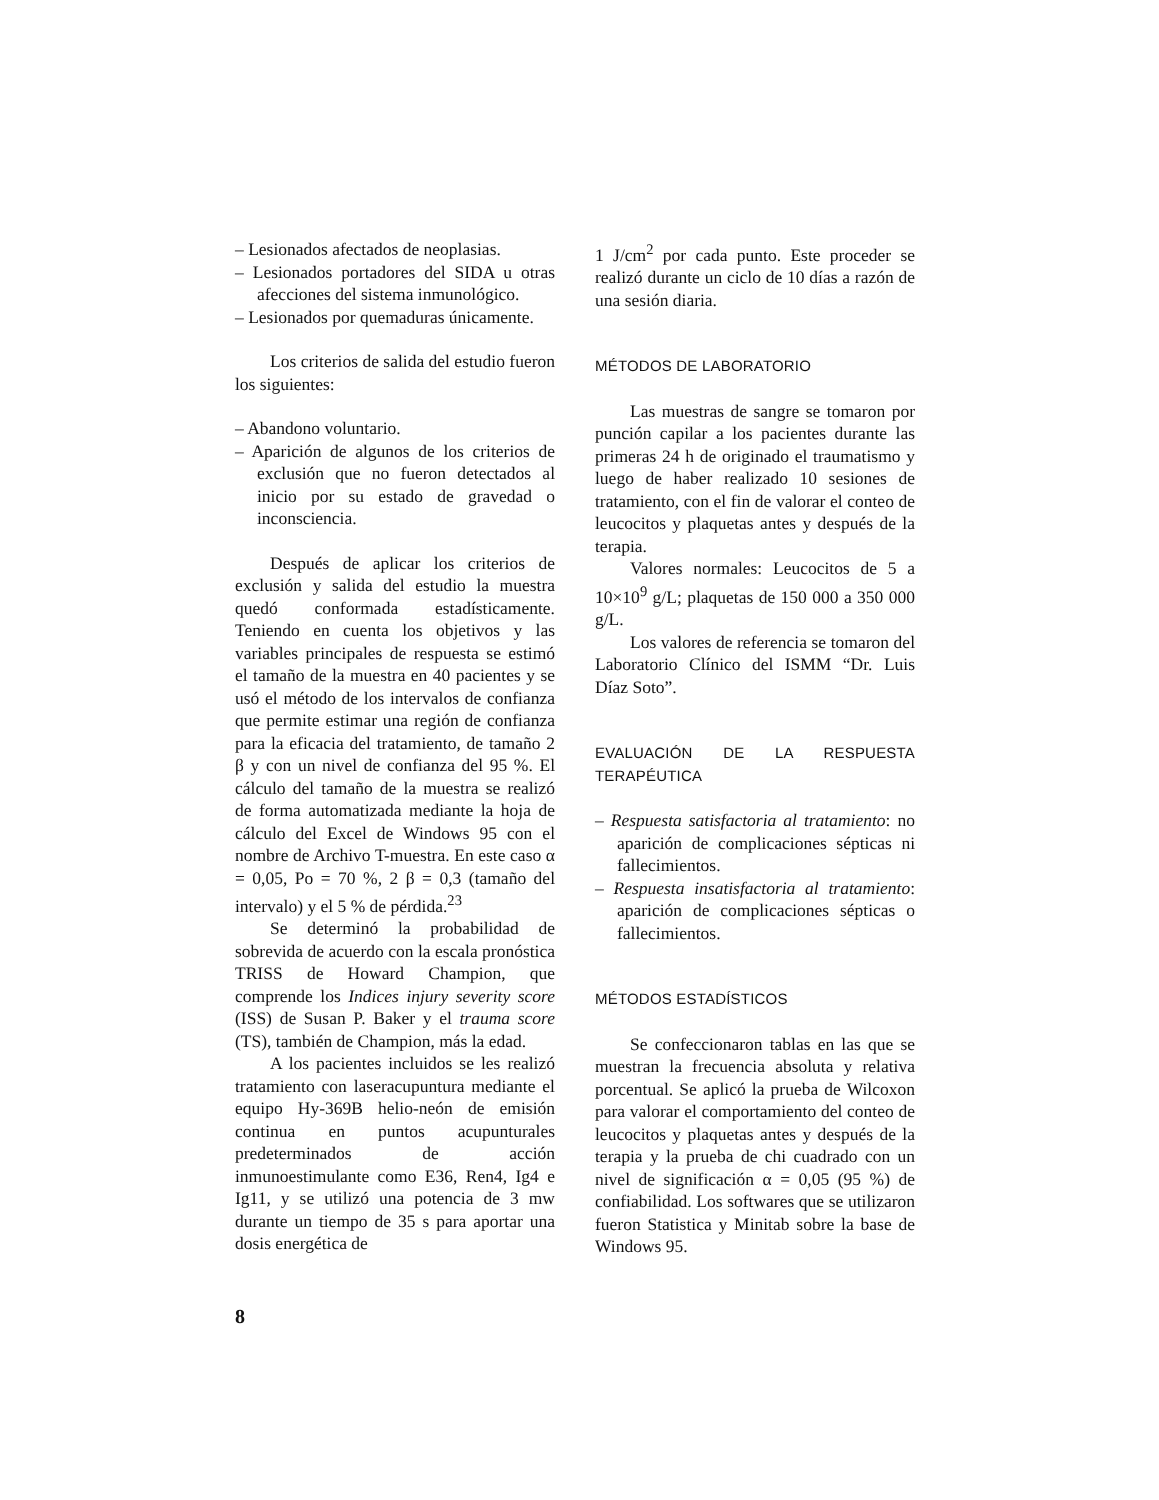– Lesionados afectados de neoplasias.
– Lesionados portadores del SIDA u otras afecciones del sistema inmunológico.
– Lesionados por quemaduras únicamente.
Los criterios de salida del estudio fueron los siguientes:
– Abandono voluntario.
– Aparición de algunos de los criterios de exclusión que no fueron detectados al inicio por su estado de gravedad o inconsciencia.
Después de aplicar los criterios de exclusión y salida del estudio la muestra quedó conformada estadísticamente. Teniendo en cuenta los objetivos y las variables principales de respuesta se estimó el tamaño de la muestra en 40 pacientes y se usó el método de los intervalos de confianza que permite estimar una región de confianza para la eficacia del tratamiento, de tamaño 2 β y con un nivel de confianza del 95 %. El cálculo del tamaño de la muestra se realizó de forma automatizada mediante la hoja de cálculo del Excel de Windows 95 con el nombre de Archivo T-muestra. En este caso α = 0,05, Po = 70 %, 2 β = 0,3 (tamaño del intervalo) y el 5 % de pérdida.<sup>23</sup>
Se determinó la probabilidad de sobrevida de acuerdo con la escala pronóstica TRISS de Howard Champion, que comprende los Indices injury severity score (ISS) de Susan P. Baker y el trauma score (TS), también de Champion, más la edad.
A los pacientes incluidos se les realizó tratamiento con laseracupuntura mediante el equipo Hy-369B helio-neón de emisión continua en puntos acupunturales predeterminados de acción inmunoestimulante como E36, Ren4, Ig4 e Ig11, y se utilizó una potencia de 3 mw durante un tiempo de 35 s para aportar una dosis energética de
1 J/cm<sup>2</sup> por cada punto. Este proceder se realizó durante un ciclo de 10 días a razón de una sesión diaria.
MÉTODOS DE LABORATORIO
Las muestras de sangre se tomaron por punción capilar a los pacientes durante las primeras 24 h de originado el traumatismo y luego de haber realizado 10 sesiones de tratamiento, con el fin de valorar el conteo de leucocitos y plaquetas antes y después de la terapia.
Valores normales: Leucocitos de 5 a 10×10<sup>9</sup> g/L; plaquetas de 150 000 a 350 000 g/L.
Los valores de referencia se tomaron del Laboratorio Clínico del ISMM “Dr. Luis Díaz Soto”.
EVALUACIÓN DE LA RESPUESTA TERAPÉUTICA
– Respuesta satisfactoria al tratamiento: no aparición de complicaciones sépticas ni fallecimientos.
– Respuesta insatisfactoria al tratamiento: aparición de complicaciones sépticas o fallecimientos.
MÉTODOS ESTADÍSTICOS
Se confeccionaron tablas en las que se muestran la frecuencia absoluta y relativa porcentual. Se aplicó la prueba de Wilcoxon para valorar el comportamiento del conteo de leucocitos y plaquetas antes y después de la terapia y la prueba de chi cuadrado con un nivel de significación α = 0,05 (95 %) de confiabilidad. Los softwares que se utilizaron fueron Statistica y Minitab sobre la base de Windows 95.
8